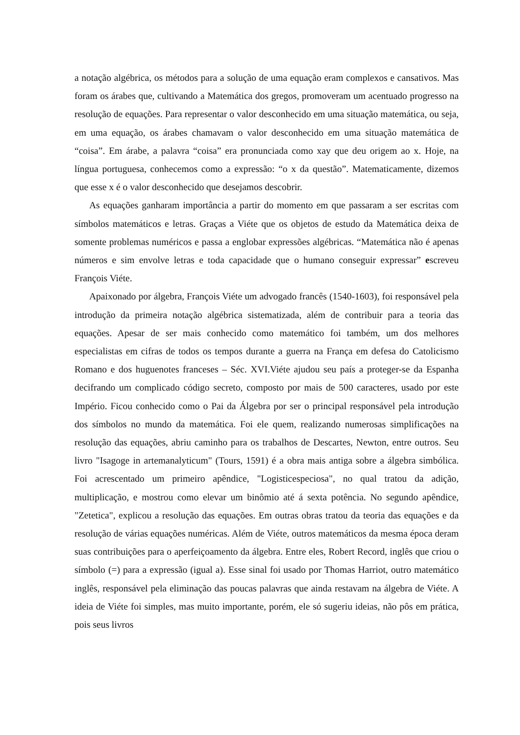a notação algébrica, os métodos para a solução de uma equação eram complexos e cansativos. Mas foram os árabes que, cultivando a Matemática dos gregos, promoveram um acentuado progresso na resolução de equações. Para representar o valor desconhecido em uma situação matemática, ou seja, em uma equação, os árabes chamavam o valor desconhecido em uma situação matemática de “coisa”. Em árabe, a palavra “coisa” era pronunciada como xay que deu origem ao x. Hoje, na língua portuguesa, conhecemos como a expressão: “o x da questão”. Matematicamente, dizemos que esse x é o valor desconhecido que desejamos descobrir.
As equações ganharam importância a partir do momento em que passaram a ser escritas com símbolos matemáticos e letras. Graças a Viéte que os objetos de estudo da Matemática deixa de somente problemas numéricos e passa a englobar expressões algébricas. “Matemática não é apenas números e sim envolve letras e toda capacidade que o humano conseguir expressar” escreveu François Viéte.
Apaixonado por álgebra, François Viéte um advogado francês (1540-1603), foi responsável pela introdução da primeira notação algébrica sistematizada, além de contribuir para a teoria das equações. Apesar de ser mais conhecido como matemático foi também, um dos melhores especialistas em cifras de todos os tempos durante a guerra na França em defesa do Catolicismo Romano e dos huguenotes franceses – Séc. XVI.Viéte ajudou seu país a proteger-se da Espanha decifrando um complicado código secreto, composto por mais de 500 caracteres, usado por este Império. Ficou conhecido como o Pai da Álgebra por ser o principal responsável pela introdução dos símbolos no mundo da matemática. Foi ele quem, realizando numerosas simplificações na resolução das equações, abriu caminho para os trabalhos de Descartes, Newton, entre outros. Seu livro "Isagoge in artemanalyticum" (Tours, 1591) é a obra mais antiga sobre a álgebra simbólica. Foi acrescentado um primeiro apêndice, "Logisticespeciosa", no qual tratou da adição, multiplicação, e mostrou como elevar um binômio até á sexta potência. No segundo apêndice, "Zetetica", explicou a resolução das equações. Em outras obras tratou da teoria das equações e da resolução de várias equações numéricas. Além de Viéte, outros matemáticos da mesma época deram suas contribuições para o aperfeiçoamento da álgebra. Entre eles, Robert Record, inglês que criou o símbolo (=) para a expressão (igual a). Esse sinal foi usado por Thomas Harriot, outro matemático inglês, responsável pela eliminação das poucas palavras que ainda restavam na álgebra de Viéte. A ideia de Viéte foi simples, mas muito importante, porém, ele só sugeriu ideias, não pôs em prática, pois seus livros